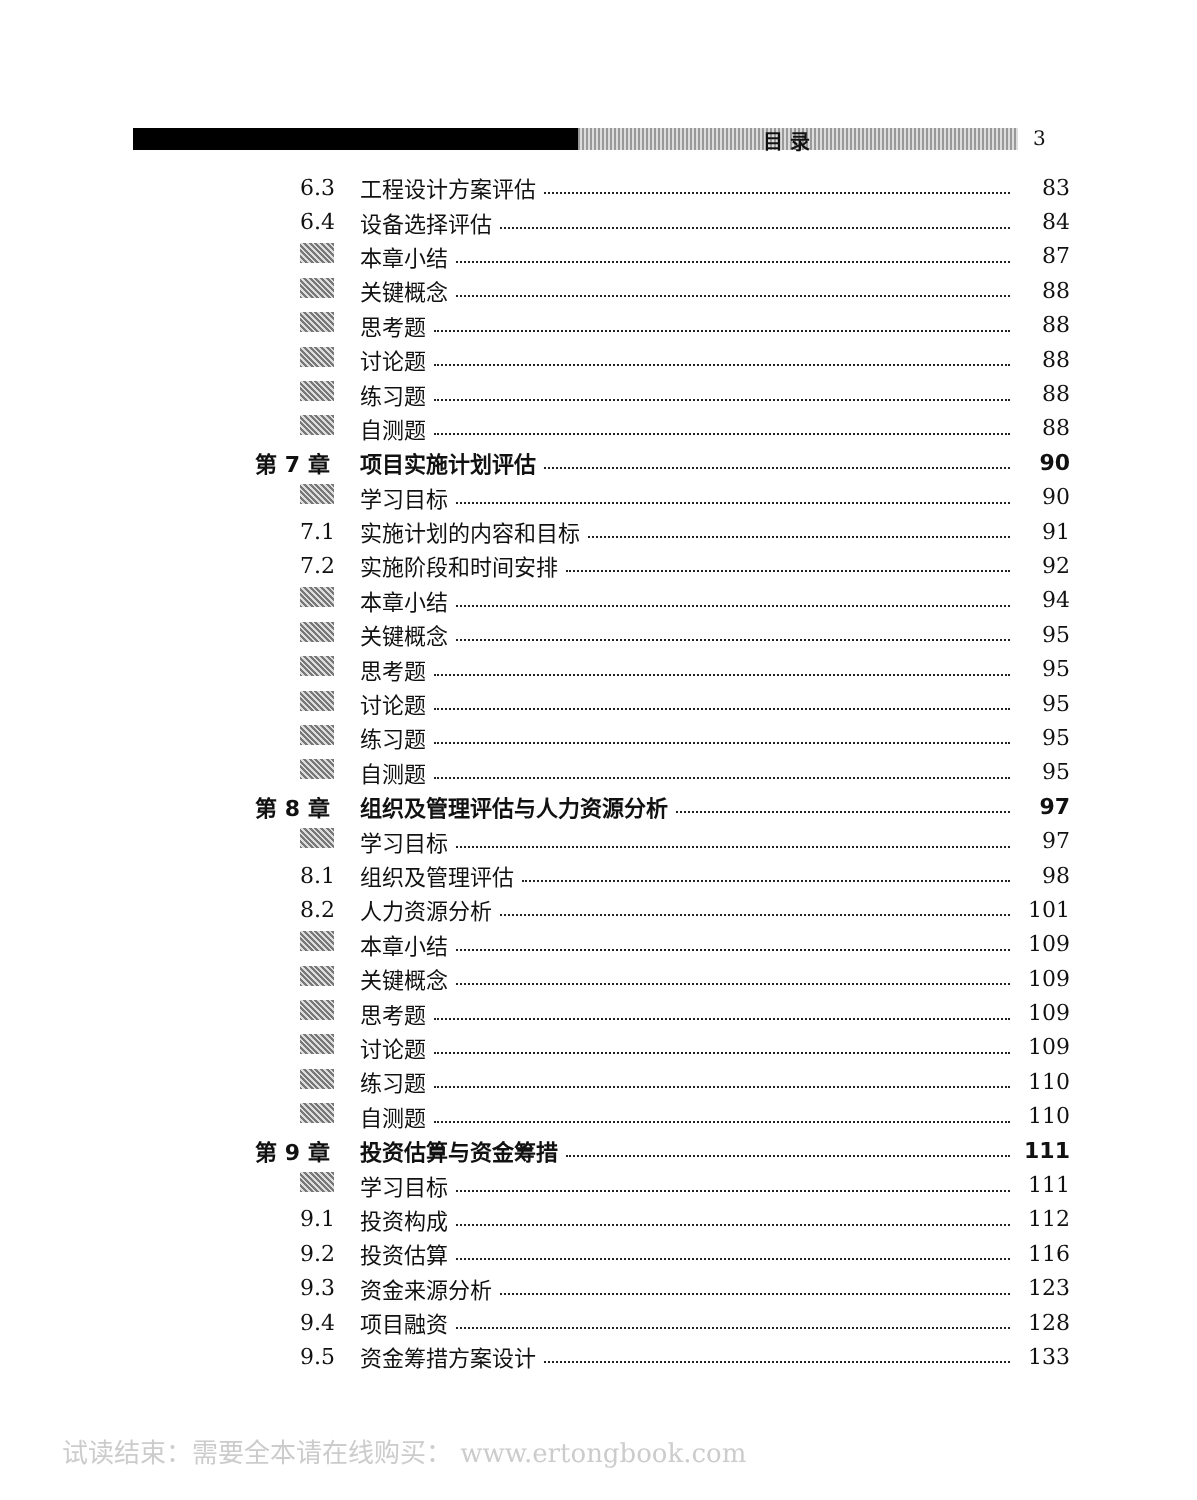目 录 3
6.3 工程设计方案评估 83
6.4 设备选择评估 84
本章小结 87
关键概念 88
思考题 88
讨论题 88
练习题 88
自测题 88
第 7 章 项目实施计划评估 90
学习目标 90
7.1 实施计划的内容和目标 91
7.2 实施阶段和时间安排 92
本章小结 94
关键概念 95
思考题 95
讨论题 95
练习题 95
自测题 95
第 8 章 组织及管理评估与人力资源分析 97
学习目标 97
8.1 组织及管理评估 98
8.2 人力资源分析 101
本章小结 109
关键概念 109
思考题 109
讨论题 109
练习题 110
自测题 110
第 9 章 投资估算与资金筹措 111
学习目标 111
9.1 投资构成 112
9.2 投资估算 116
9.3 资金来源分析 123
9.4 项目融资 128
9.5 资金筹措方案设计 133
试读结束：需要全本请在线购买： www.ertongbook.com